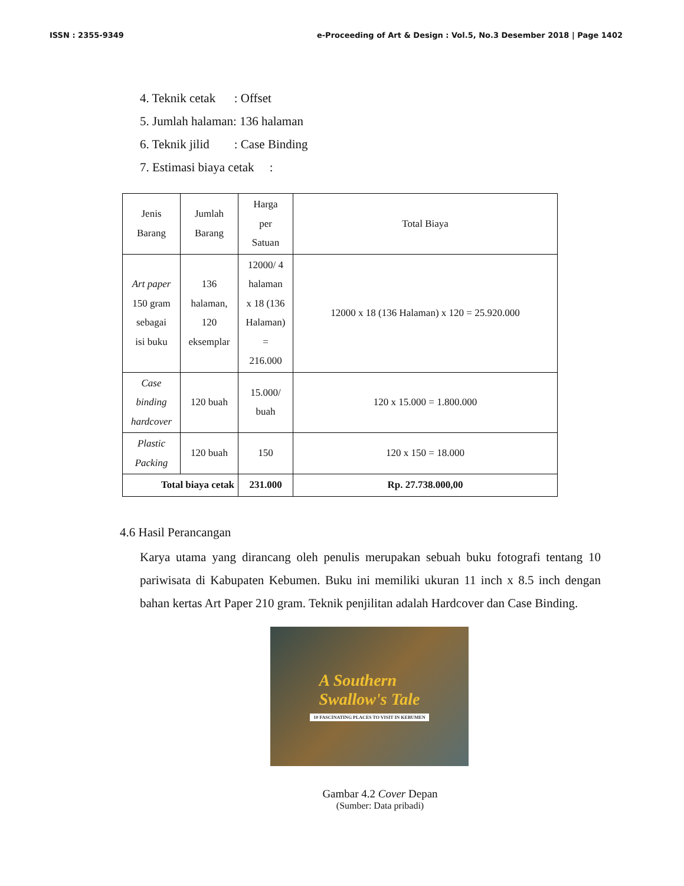ISSN : 2355-9349 e-Proceeding of Art & Design : Vol.5, No.3 Desember 2018 | Page 1402
4. Teknik cetak : Offset
5. Jumlah halaman: 136 halaman
6. Teknik jilid : Case Binding
7. Estimasi biaya cetak :
| Jenis Barang | Jumlah Barang | Harga per Satuan | Total Biaya |
| --- | --- | --- | --- |
| Art paper 150 gram sebagai isi buku | 136 halaman, 120 eksemplar | 12000/ 4 halaman x 18 (136 Halaman) = 216.000 | 12000 x 18 (136 Halaman) x 120 = 25.920.000 |
| Case binding hardcover | 120 buah | 15.000/ buah | 120 x 15.000 = 1.800.000 |
| Plastic Packing | 120 buah | 150 | 120 x 150 = 18.000 |
| Total biaya cetak | | 231.000 | Rp. 27.738.000,00 |
4.6 Hasil Perancangan
Karya utama yang dirancang oleh penulis merupakan sebuah buku fotografi tentang 10 pariwisata di Kabupaten Kebumen. Buku ini memiliki ukuran 11 inch x 8.5 inch dengan bahan kertas Art Paper 210 gram. Teknik penjilitan adalah Hardcover dan Case Binding.
A Southern
Swallow's Tale
10 FASCINATING PLACES TO VISIT IN KEBUMEN
Gambar 4.2 Cover Depan
(Sumber: Data pribadi)